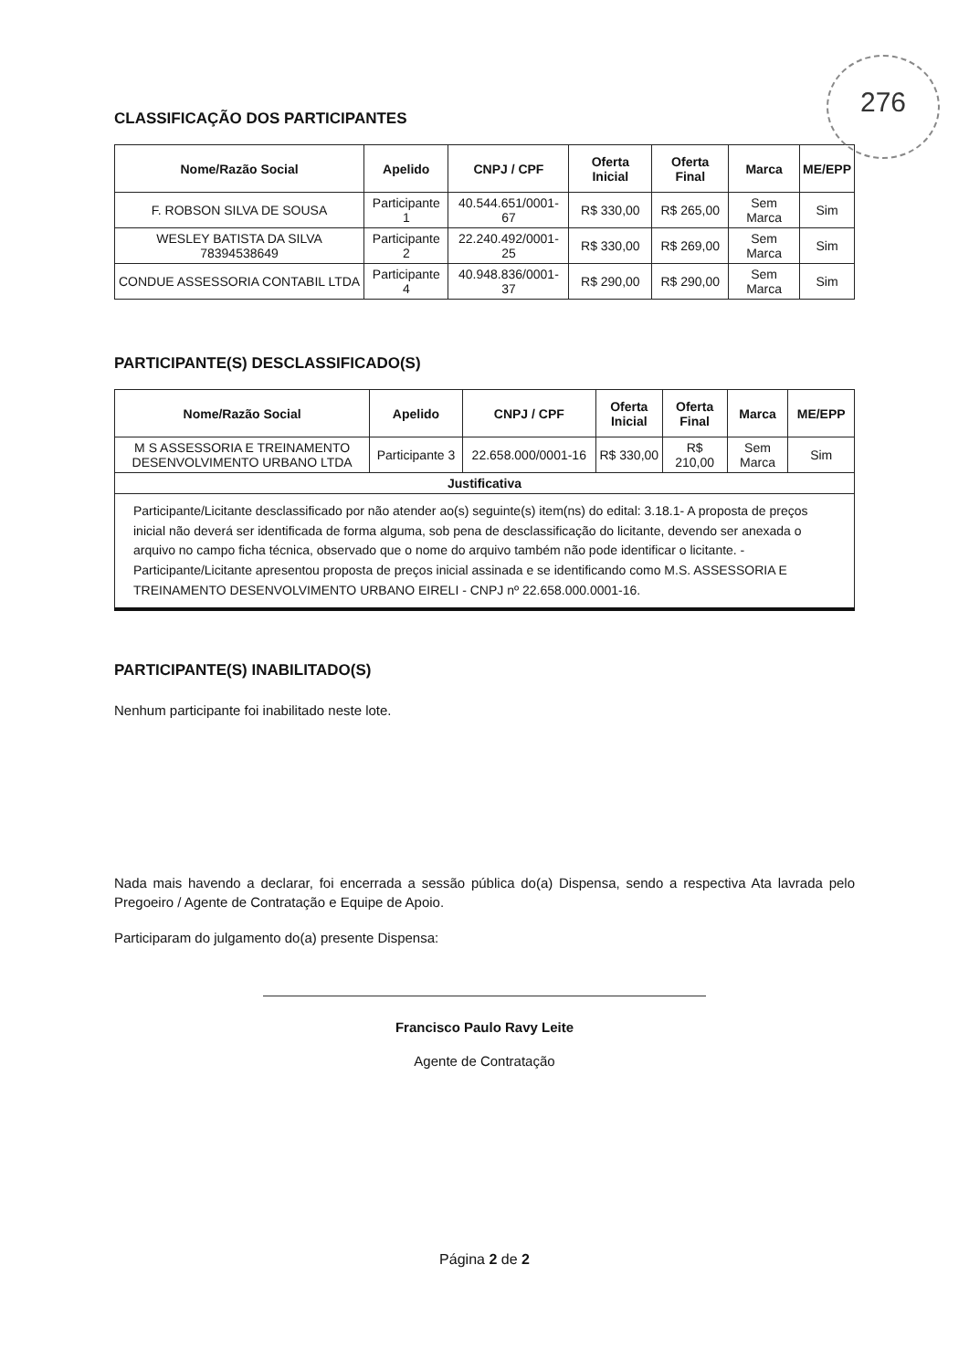276
CLASSIFICAÇÃO DOS PARTICIPANTES
| Nome/Razão Social | Apelido | CNPJ / CPF | Oferta Inicial | Oferta Final | Marca | ME/EPP |
| --- | --- | --- | --- | --- | --- | --- |
| F. ROBSON SILVA DE SOUSA | Participante 1 | 40.544.651/0001-67 | R$ 330,00 | R$ 265,00 | Sem Marca | Sim |
| WESLEY BATISTA DA SILVA 78394538649 | Participante 2 | 22.240.492/0001-25 | R$ 330,00 | R$ 269,00 | Sem Marca | Sim |
| CONDUE ASSESSORIA CONTABIL LTDA | Participante 4 | 40.948.836/0001-37 | R$ 290,00 | R$ 290,00 | Sem Marca | Sim |
PARTICIPANTE(S) DESCLASSIFICADO(S)
| Nome/Razão Social | Apelido | CNPJ / CPF | Oferta Inicial | Oferta Final | Marca | ME/EPP |
| --- | --- | --- | --- | --- | --- | --- |
| M S ASSESSORIA E TREINAMENTO DESENVOLVIMENTO URBANO LTDA | Participante 3 | 22.658.000/0001-16 | R$ 330,00 | R$ 210,00 | Sem Marca | Sim |
| Justificativa | | | | | | |
| Participante/Licitante desclassificado por não atender ao(s) seguinte(s) item(ns) do edital: 3.18.1- A proposta de preços inicial não deverá ser identificada de forma alguma, sob pena de desclassificação do licitante, devendo ser anexada o arquivo no campo ficha técnica, observado que o nome do arquivo também não pode identificar o licitante. - Participante/Licitante apresentou proposta de preços inicial assinada e se identificando como M.S. ASSESSORIA E TREINAMENTO DESENVOLVIMENTO URBANO EIRELI - CNPJ nº 22.658.000.0001-16. | | | | | | |
PARTICIPANTE(S) INABILITADO(S)
Nenhum participante foi inabilitado neste lote.
Nada mais havendo a declarar, foi encerrada a sessão pública do(a) Dispensa, sendo a respectiva Ata lavrada pelo Pregoeiro / Agente de Contratação e Equipe de Apoio.
Participaram do julgamento do(a) presente Dispensa:
Francisco Paulo Ravy Leite
Agente de Contratação
Página 2 de 2